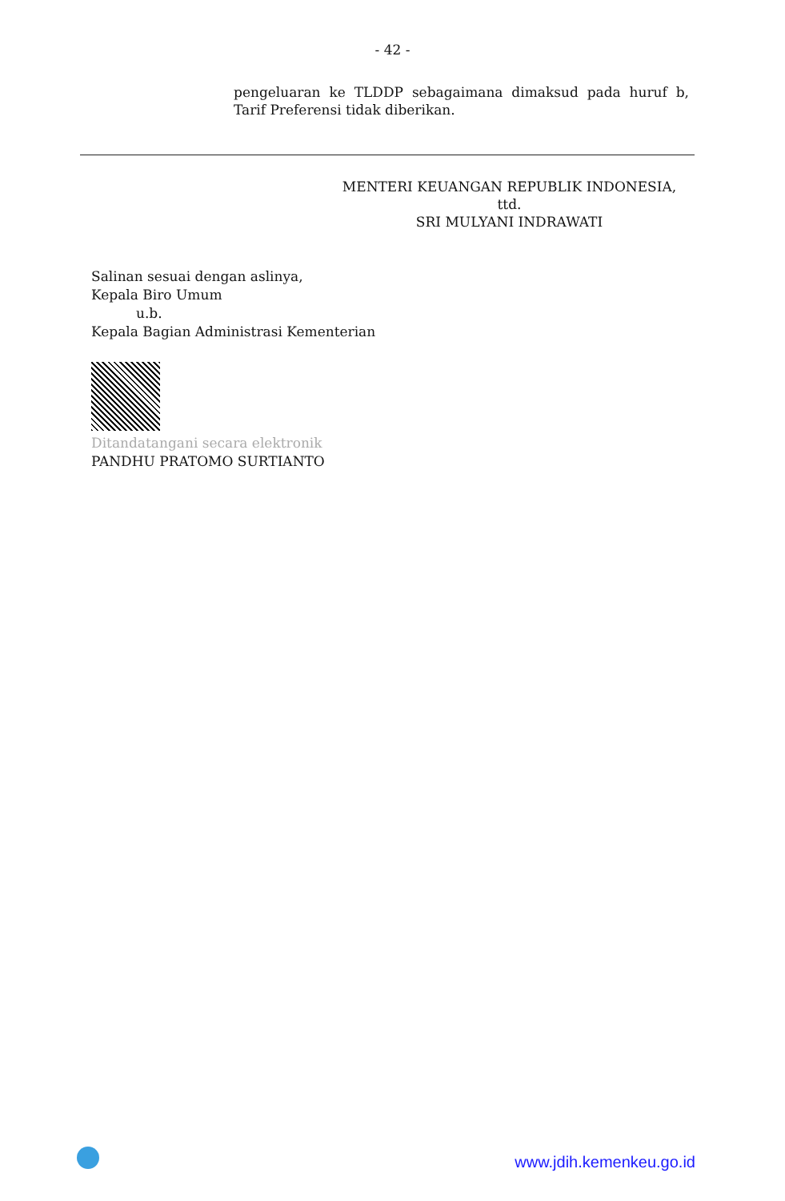- 42 -
pengeluaran ke TLDDP sebagaimana dimaksud pada huruf b, Tarif Preferensi tidak diberikan.
MENTERI KEUANGAN REPUBLIK INDONESIA,
ttd.
SRI MULYANI INDRAWATI
Salinan sesuai dengan aslinya,
Kepala Biro Umum
u.b.
Kepala Bagian Administrasi Kementerian
Ditandatangani secara elektronik
PANDHU PRATOMO SURTIANTO
www.jdih.kemenkeu.go.id